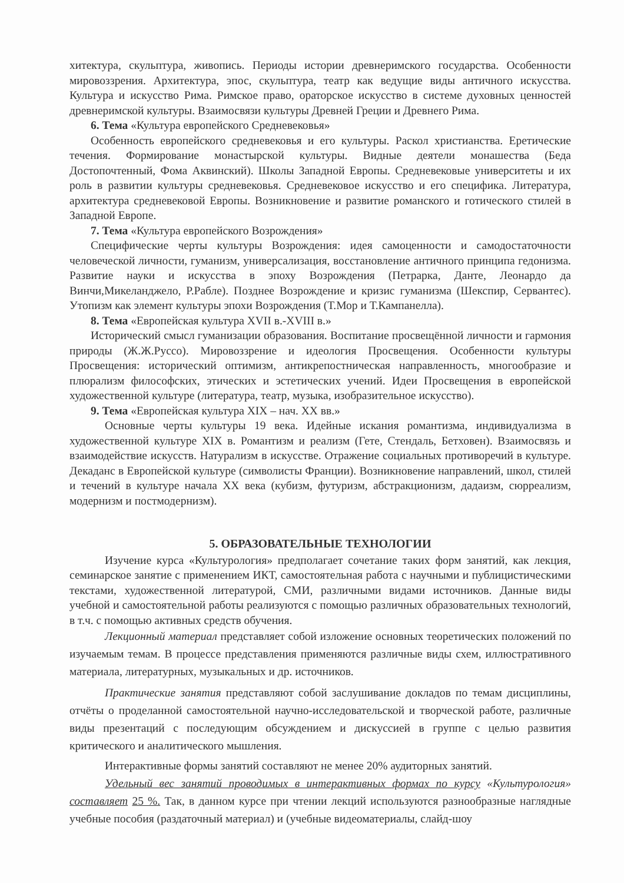хитектура, скульптура, живопись. Периоды истории древнеримского государства. Особенности мировоззрения. Архитектура, эпос, скульптура, театр как ведущие виды античного искусства. Культура и искусство Рима. Римское право, ораторское искусство в системе духовных ценностей древнеримской культуры. Взаимосвязи культуры Древней Греции и Древнего Рима.
6. Тема «Культура европейского Средневековья»
Особенность европейского средневековья и его культуры. Раскол христианства. Еретические течения. Формирование монастырской культуры. Видные деятели монашества (Беда Достопочтенный, Фома Аквинский). Школы Западной Европы. Средневековые университеты и их роль в развитии культуры средневековья. Средневековое искусство и его специфика. Литература, архитектура средневековой Европы. Возникновение и развитие романского и готического стилей в Западной Европе.
7. Тема «Культура европейского Возрождения»
Специфические черты культуры Возрождения: идея самоценности и самодостаточности человеческой личности, гуманизм, универсализация, восстановление античного принципа гедонизма. Развитие науки и искусства в эпоху Возрождения (Петрарка, Данте, Леонардо да Винчи,Микеланджело, Р.Рабле). Позднее Возрождение и кризис гуманизма (Шекспир, Сервантес). Утопизм как элемент культуры эпохи Возрождения (Т.Мор и Т.Кампанелла).
8. Тема «Европейская культура XVII в.-XVIII в.»
Исторический смысл гуманизации образования. Воспитание просвещённой личности и гармония природы (Ж.Ж.Руссо). Мировоззрение и идеология Просвещения. Особенности культуры Просвещения: исторический оптимизм, антикрепостническая направленность, многообразие и плюрализм философских, этических и эстетических учений. Идеи Просвещения в европейской художественной культуре (литература, театр, музыка, изобразительное искусство).
9. Тема «Европейская культура XIX – нач. XX вв.»
Основные черты культуры 19 века. Идейные искания романтизма, индивидуализма в художественной культуре XIX в. Романтизм и реализм (Гете, Стендаль, Бетховен). Взаимосвязь и взаимодействие искусств. Натурализм в искусстве. Отражение социальных противоречий в культуре. Декаданс в Европейской культуре (символисты Франции). Возникновение направлений, школ, стилей и течений в культуре начала XX века (кубизм, футуризм, абстракционизм, дадаизм, сюрреализм, модернизм и постмодернизм).
5. ОБРАЗОВАТЕЛЬНЫЕ ТЕХНОЛОГИИ
Изучение курса «Культурология» предполагает сочетание таких форм занятий, как лекция, семинарское занятие с применением ИКТ, самостоятельная работа с научными и публицистическими текстами, художественной литературой, СМИ, различными видами источников. Данные виды учебной и самостоятельной работы реализуются с помощью различных образовательных технологий, в т.ч. с помощью активных средств обучения.
Лекционный материал представляет собой изложение основных теоретических положений по изучаемым темам. В процессе представления применяются различные виды схем, иллюстративного материала, литературных, музыкальных и др. источников.
Практические занятия представляют собой заслушивание докладов по темам дисциплины, отчёты о проделанной самостоятельной научно-исследовательской и творческой работе, различные виды презентаций с последующим обсуждением и дискуссией в группе с целью развития критического и аналитического мышления.
Интерактивные формы занятий составляют не менее 20% аудиторных занятий.
Удельный вес занятий проводимых в интерактивных формах по курсу «Культурология» составляет 25 %. Так, в данном курсе при чтении лекций используются разнообразные наглядные учебные пособия (раздаточный материал) и (учебные видеоматериалы, слайд-шоу